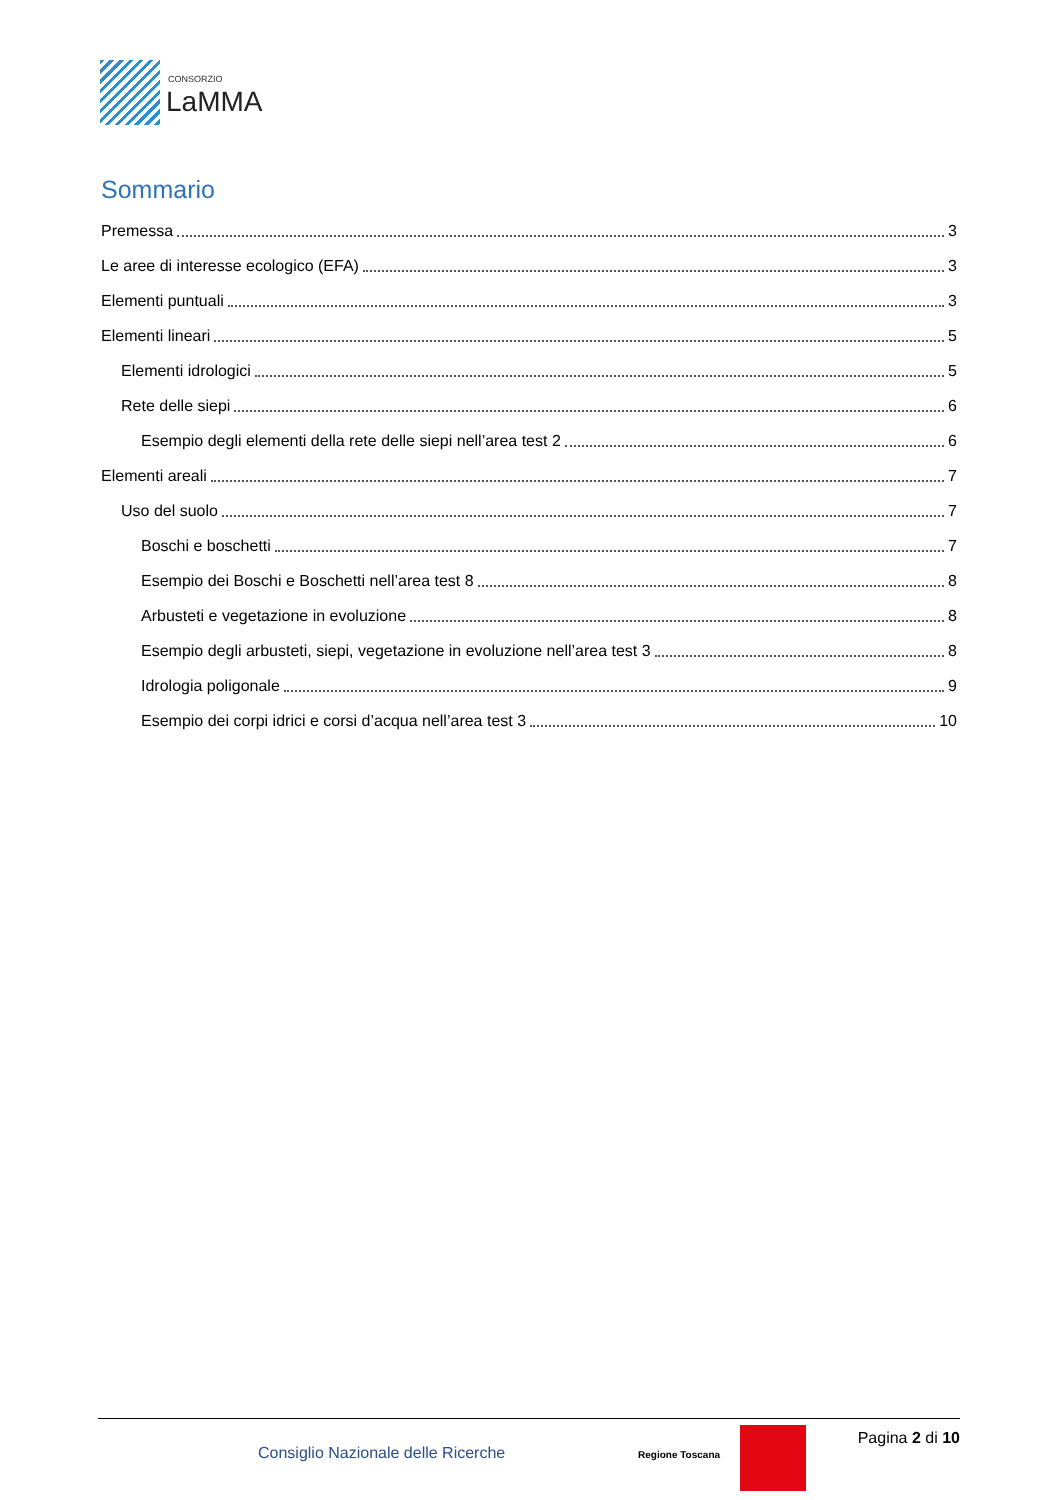CONSORZIO
LaMMA
Sommario
Premessa 3
Le aree di interesse ecologico (EFA) 3
Elementi puntuali 3
Elementi lineari 5
Elementi idrologici 5
Rete delle siepi 6
Esempio degli elementi della rete delle siepi nell’area test 2 6
Elementi areali 7
Uso del suolo 7
Boschi e boschetti 7
Esempio dei Boschi e Boschetti nell’area test 8 8
Arbusteti e vegetazione in evoluzione 8
Esempio degli arbusteti, siepi, vegetazione in evoluzione nell’area test 3 8
Idrologia poligonale 9
Esempio dei corpi idrici e corsi d’acqua nell’area test 3 10
Consiglio Nazionale delle Ricerche Regione Toscana
Pagina 2 di 10